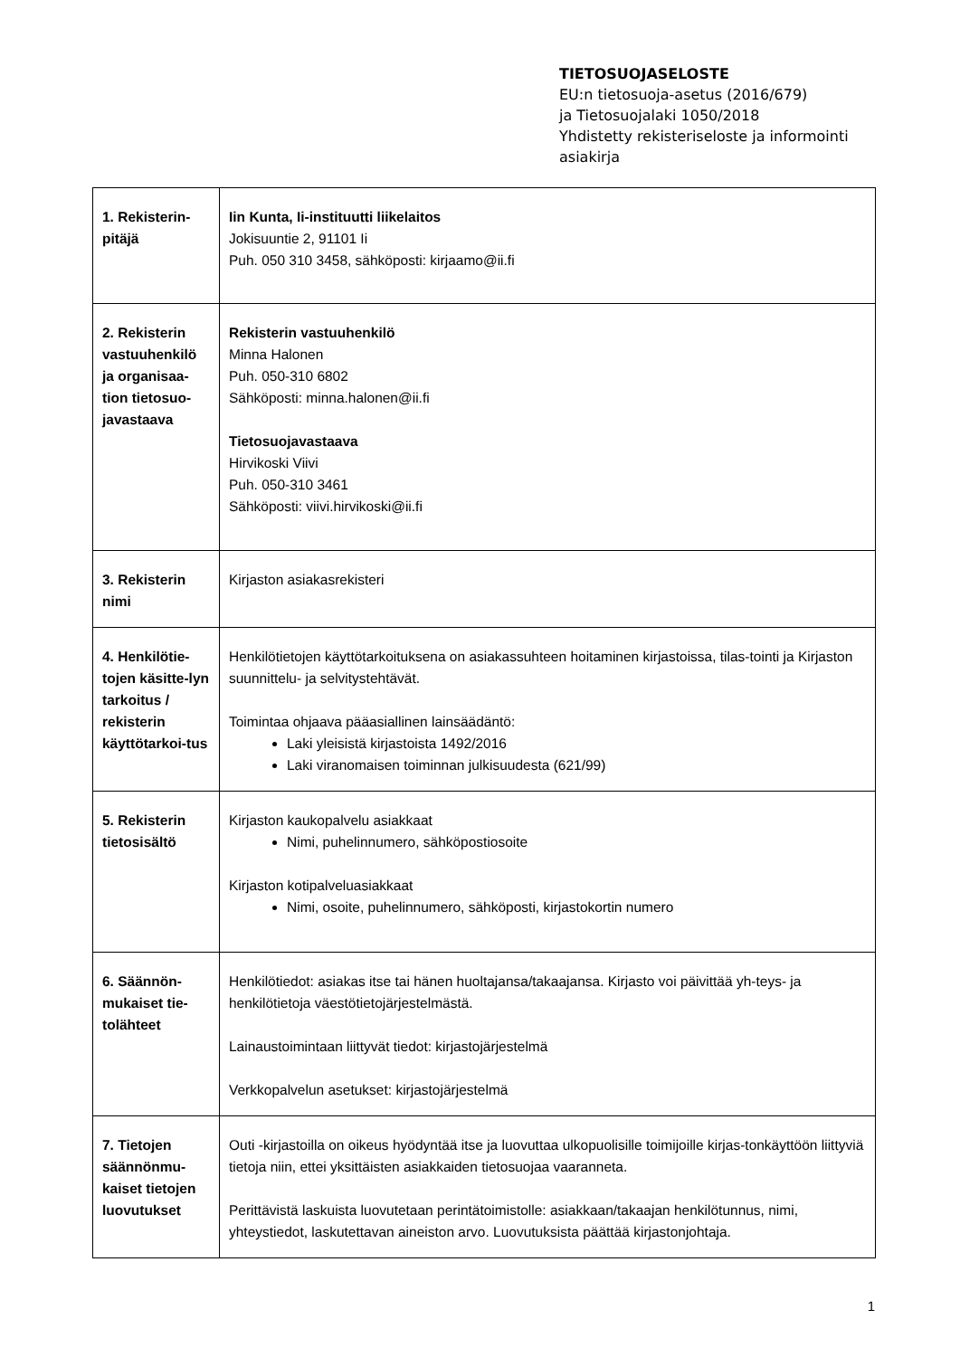TIETOSUOJASELOSTE
EU:n tietosuoja-asetus (2016/679)
ja Tietosuojalaki 1050/2018
Yhdistetty rekisteriseloste ja informointi
asiakirja
| 1. Rekisterin-pitäjä | Iin Kunta, Ii-instituutti liikelaitos Jokisuuntie 2, 91101 Ii Puh. 050 310 3458, sähköposti: kirjaamo@ii.fi |
| 2. Rekisterin vastuuhenkilö ja organisaa-tion tietosuo-javastaava | Rekisterin vastuuhenkilö Minna Halonen Puh. 050-310 6802 Sähköposti: minna.halonen@ii.fi Tietosuojavastaava Hirvikoski Viivi Puh. 050-310 3461 Sähköposti: viivi.hirvikoski@ii.fi |
| 3. Rekisterin nimi | Kirjaston asiakasrekisteri |
| 4. Henkilötie-tojen käsitte-lyn tarkoitus / rekisterin käyttötarkoi-tus | Henkilötietojen käyttötarkoituksena on asiakassuhteen hoitaminen kirjastoissa, tilas-tointi ja Kirjaston suunnittelu- ja selvitystehtävät. Toimintaa ohjaava pääasiallinen lainsäädäntö: Laki yleisistä kirjastoista 1492/2016 Laki viranomaisen toiminnan julkisuudesta (621/99) |
| 5. Rekisterin tietosisältö | Kirjaston kaukopalvelu asiakkaat Nimi, puhelinnumero, sähköpostiosoite Kirjaston kotipalveluasiakkaat Nimi, osoite, puhelinnumero, sähköposti, kirjastokortin numero |
| 6. Säännön-mukaiset tie-tolähteet | Henkilötiedot: asiakas itse tai hänen huoltajansa/takaajansa. Kirjasto voi päivittää yh-teys- ja henkilötietoja väestötietojärjestelmästä. Lainaustoimintaan liittyvät tiedot: kirjastojärjestelmä Verkkopalvelun asetukset: kirjastojärjestelmä |
| 7. Tietojen säännönmu-kaiset tietojen luovutukset | Outi -kirjastoilla on oikeus hyödyntää itse ja luovuttaa ulkopuolisille toimijoille kirjas-tonkäyttöön liittyviä tietoja niin, ettei yksittäisten asiakkaiden tietosuojaa vaaranneta. Perittävistä laskuista luovutetaan perintätoimistolle: asiakkaan/takaajan henkilötunnus, nimi, yhteystiedot, laskutettavan aineiston arvo. Luovutuksista päättää kirjastonjohtaja. |
1